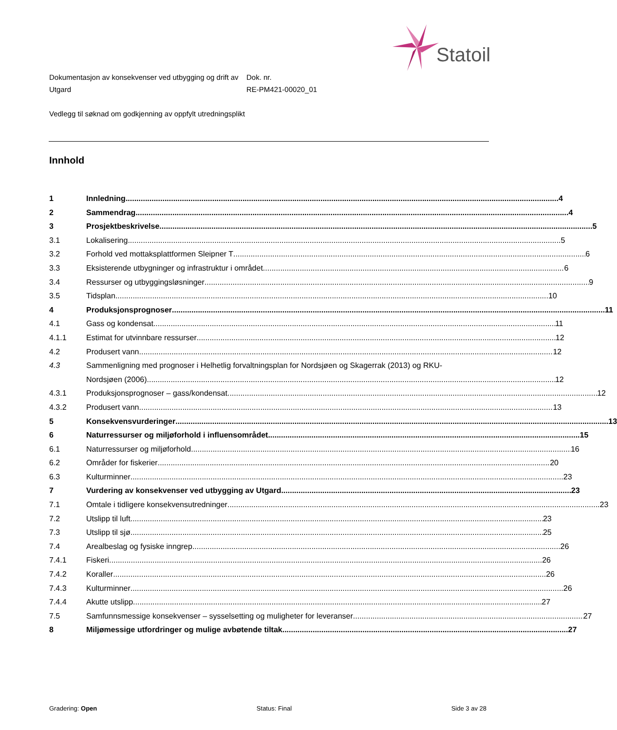Statoil
Dokumentasjon av konsekvenser ved utbygging og drift av Utgard
Dok. nr.
RE-PM421-00020_01
Vedlegg til søknad om godkjenning av oppfylt utredningsplikt
Innhold
1 Innledning 4
2 Sammendrag 4
3 Prosjektbeskrivelse 5
3.1 Lokalisering 5
3.2 Forhold ved mottaksplattformen Sleipner T 6
3.3 Eksisterende utbygninger og infrastruktur i området 6
3.4 Ressurser og utbyggingsløsninger 9
3.5 Tidsplan 10
4 Produksjonsprognoser 11
4.1 Gass og kondensat 11
4.1.1 Estimat for utvinnbare ressurser 12
4.2 Produsert vann 12
4.3 Sammenligning med prognoser i Helhetlig forvaltningsplan for Nordsjøen og Skagerrak (2013) og RKU-
Nordsjøen (2006) 12
4.3.1 Produksjonsprognoser – gass/kondensat 12
4.3.2 Produsert vann 13
5 Konsekvensvurderinger 13
6 Naturressurser og miljøforhold i influensområdet 15
6.1 Naturressurser og miljøforhold 16
6.2 Områder for fiskerier 20
6.3 Kulturminner 23
7 Vurdering av konsekvenser ved utbygging av Utgard 23
7.1 Omtale i tidligere konsekvensutredninger 23
7.2 Utslipp til luft 23
7.3 Utslipp til sjø 25
7.4 Arealbeslag og fysiske inngrep 26
7.4.1 Fiskeri 26
7.4.2 Koraller 26
7.4.3 Kulturminner 26
7.4.4 Akutte utslipp 27
7.5 Samfunnsmessige konsekvenser – sysselsetting og muligheter for leveranser 27
8 Miljømessige utfordringer og mulige avbøtende tiltak 27
Gradering: Open Status: Final Side 3 av 28